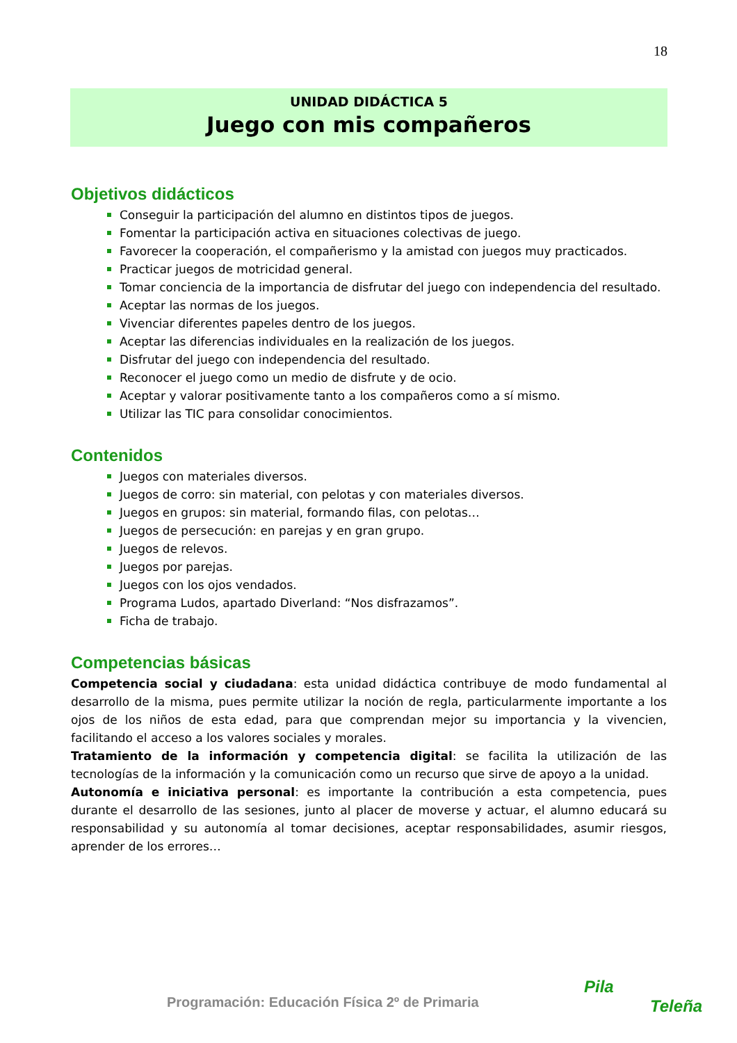18
UNIDAD DIDÁCTICA 5
Juego con mis compañeros
Objetivos didácticos
Conseguir la participación del alumno en distintos tipos de juegos.
Fomentar la participación activa en situaciones colectivas de juego.
Favorecer la cooperación, el compañerismo y la amistad con juegos muy practicados.
Practicar juegos de motricidad general.
Tomar conciencia de la importancia de disfrutar del juego con independencia del resultado.
Aceptar las normas de los juegos.
Vivenciar diferentes papeles dentro de los juegos.
Aceptar las diferencias individuales en la realización de los juegos.
Disfrutar del juego con independencia del resultado.
Reconocer el juego como un medio de disfrute y de ocio.
Aceptar y valorar positivamente tanto a los compañeros como a sí mismo.
Utilizar las TIC para consolidar conocimientos.
Contenidos
Juegos con materiales diversos.
Juegos de corro: sin material, con pelotas y con materiales diversos.
Juegos en grupos: sin material, formando filas, con pelotas…
Juegos de persecución: en parejas y en gran grupo.
Juegos de relevos.
Juegos por parejas.
Juegos con los ojos vendados.
Programa Ludos, apartado Diverland: “Nos disfrazamos”.
Ficha de trabajo.
Competencias básicas
Competencia social y ciudadana: esta unidad didáctica contribuye de modo fundamental al desarrollo de la misma, pues permite utilizar la noción de regla, particularmente importante a los ojos de los niños de esta edad, para que comprendan mejor su importancia y la vivencien, facilitando el acceso a los valores sociales y morales.
Tratamiento de la información y competencia digital: se facilita la utilización de las tecnologías de la información y la comunicación como un recurso que sirve de apoyo a la unidad.
Autonomía e iniciativa personal: es importante la contribución a esta competencia, pues durante el desarrollo de las sesiones, junto al placer de moverse y actuar, el alumno educará su responsabilidad y su autonomía al tomar decisiones, aceptar responsabilidades, asumir riesgos, aprender de los errores…
Programación: Educación Física 2º de Primaria
Pila
Teleña